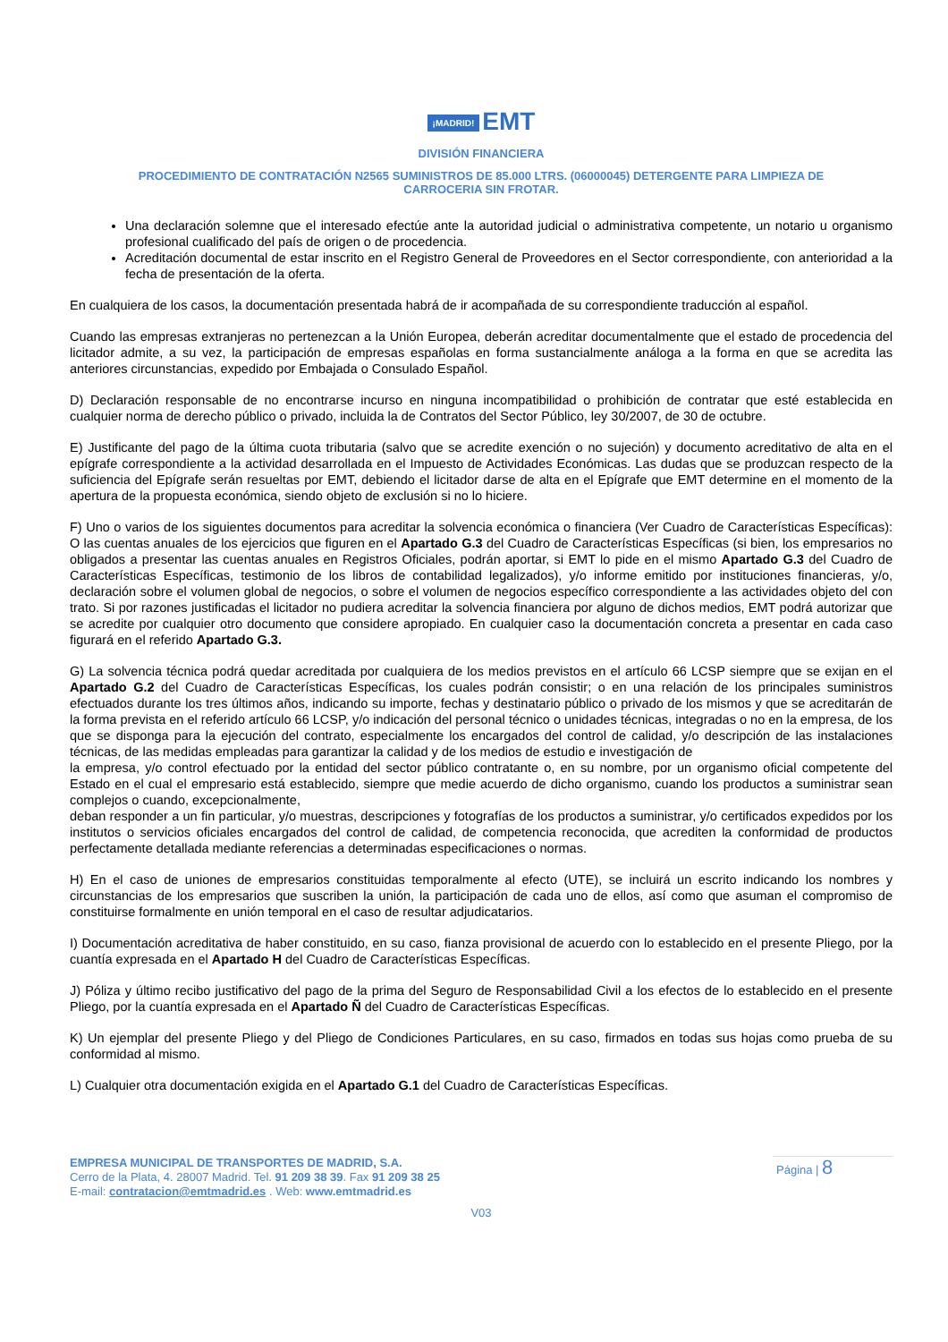¡MADRID! EMT
DIVISIÓN FINANCIERA
PROCEDIMIENTO DE CONTRATACIÓN N2565 SUMINISTROS DE 85.000 LTRS. (06000045) DETERGENTE PARA LIMPIEZA DE
CARROCERIA SIN FROTAR.
Una declaración solemne que el interesado efectúe ante la autoridad judicial o administrativa competente, un notario u organismo profesional cualificado del país de origen o de procedencia.
Acreditación documental de estar inscrito en el Registro General de Proveedores en el Sector correspondiente, con anterioridad a la fecha de presentación de la oferta.
En cualquiera de los casos, la documentación presentada habrá de ir acompañada de su correspondiente traducción al español.
Cuando las empresas extranjeras no pertenezcan a la Unión Europea, deberán acreditar documentalmente que el estado de procedencia del licitador admite, a su vez, la participación de empresas españolas en forma sustancialmente análoga a la forma en que se acredita las anteriores circunstancias, expedido por Embajada o Consulado Español.
D) Declaración responsable de no encontrarse incurso en ninguna incompatibilidad o prohibición de contratar que esté establecida en cualquier norma de derecho público o privado, incluida la de Contratos del Sector Público, ley 30/2007, de 30 de octubre.
E) Justificante del pago de la última cuota tributaria (salvo que se acredite exención o no sujeción) y documento acreditativo de alta en el epígrafe correspondiente a la actividad desarrollada en el Impuesto de Actividades Económicas. Las dudas que se produzcan respecto de la suficiencia del Epígrafe serán resueltas por EMT, debiendo el licitador darse de alta en el Epígrafe que EMT determine en el momento de la apertura de la propuesta económica, siendo objeto de exclusión si no lo hiciere.
F) Uno o varios de los siguientes documentos para acreditar la solvencia económica o financiera (Ver Cuadro de Características Específicas): O las cuentas anuales de los ejercicios que figuren en el Apartado G.3 del Cuadro de Características Específicas (si bien, los empresarios no obligados a presentar las cuentas anuales en Registros Oficiales, podrán aportar, si EMT lo pide en el mismo Apartado G.3 del Cuadro de Características Específicas, testimonio de los libros de contabilidad legalizados), y/o informe emitido por instituciones financieras, y/o, declaración sobre el volumen global de negocios, o sobre el volumen de negocios específico correspondiente a las actividades objeto del con trato. Si por razones justificadas el licitador no pudiera acreditar la solvencia financiera por alguno de dichos medios, EMT podrá autorizar que se acredite por cualquier otro documento que considere apropiado. En cualquier caso la documentación concreta a presentar en cada caso figurará en el referido Apartado G.3.
G) La solvencia técnica podrá quedar acreditada por cualquiera de los medios previstos en el artículo 66 LCSP siempre que se exijan en el Apartado G.2 del Cuadro de Características Específicas, los cuales podrán consistir; o en una relación de los principales suministros efectuados durante los tres últimos años, indicando su importe, fechas y destinatario público o privado de los mismos y que se acreditarán de la forma prevista en el referido artículo 66 LCSP, y/o indicación del personal técnico o unidades técnicas, integradas o no en la empresa, de los que se disponga para la ejecución del contrato, especialmente los encargados del control de calidad, y/o descripción de las instalaciones técnicas, de las medidas empleadas para garantizar la calidad y de los medios de estudio e investigación de
la empresa, y/o control efectuado por la entidad del sector público contratante o, en su nombre, por un organismo oficial competente del Estado en el cual el empresario está establecido, siempre que medie acuerdo de dicho organismo, cuando los productos a suministrar sean complejos o cuando, excepcionalmente,
deban responder a un fin particular, y/o muestras, descripciones y fotografías de los productos a suministrar, y/o certificados expedidos por los institutos o servicios oficiales encargados del control de calidad, de competencia reconocida, que acrediten la conformidad de productos perfectamente detallada mediante referencias a determinadas especificaciones o normas.
H) En el caso de uniones de empresarios constituidas temporalmente al efecto (UTE), se incluirá un escrito indicando los nombres y circunstancias de los empresarios que suscriben la unión, la participación de cada uno de ellos, así como que asuman el compromiso de constituirse formalmente en unión temporal en el caso de resultar adjudicatarios.
I) Documentación acreditativa de haber constituido, en su caso, fianza provisional de acuerdo con lo establecido en el presente Pliego, por la cuantía expresada en el Apartado H del Cuadro de Características Específicas.
J) Póliza y último recibo justificativo del pago de la prima del Seguro de Responsabilidad Civil a los efectos de lo establecido en el presente Pliego, por la cuantía expresada en el Apartado Ñ del Cuadro de Características Específicas.
K) Un ejemplar del presente Pliego y del Pliego de Condiciones Particulares, en su caso, firmados en todas sus hojas como prueba de su conformidad al mismo.
L) Cualquier otra documentación exigida en el Apartado G.1 del Cuadro de Características Específicas.
EMPRESA MUNICIPAL DE TRANSPORTES DE MADRID, S.A.
Cerro de la Plata, 4. 28007 Madrid. Tel. 91 209 38 39. Fax 91 209 38 25
E-mail: contratacion@emtmadrid.es . Web: www.emtmadrid.es
Página | 8
V03